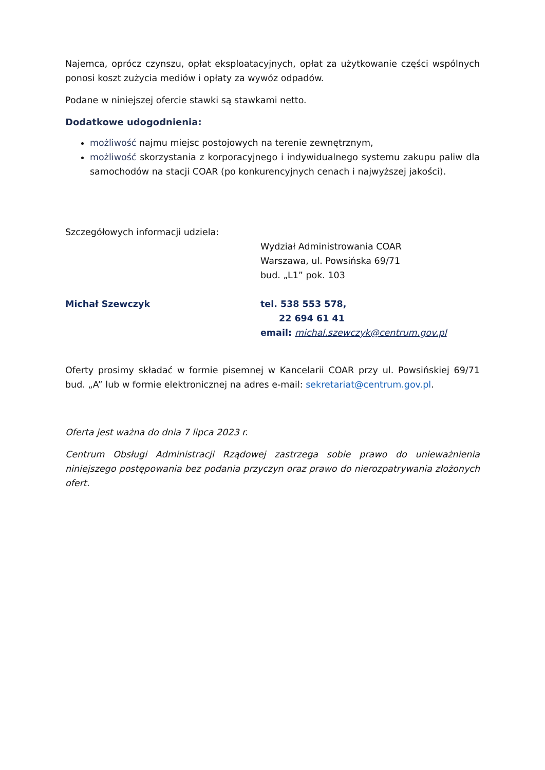Najemca, oprócz czynszu, opłat eksploatacyjnych, opłat za użytkowanie części wspólnych ponosi koszt zużycia mediów i opłaty za wywóz odpadów.
Podane w niniejszej ofercie stawki są stawkami netto.
Dodatkowe udogodnienia:
możliwość najmu miejsc postojowych na terenie zewnętrznym,
możliwość skorzystania z korporacyjnego i indywidualnego systemu zakupu paliw dla samochodów na stacji COAR (po konkurencyjnych cenach i najwyższej jakości).
Szczegółowych informacji udziela:
Wydział Administrowania COAR
Warszawa, ul. Powsińska 69/71
bud. „L1” pok. 103
Michał Szewczyk tel. 538 553 578,
22 694 61 41
email: michal.szewczyk@centrum.gov.pl
Oferty prosimy składać w formie pisemnej w Kancelarii COAR przy ul. Powsińskiej 69/71 bud. „A” lub w formie elektronicznej na adres e-mail: sekretariat@centrum.gov.pl.
Oferta jest ważna do dnia 7 lipca 2023 r.
Centrum Obsługi Administracji Rządowej zastrzega sobie prawo do unieważnienia niniejszego postępowania bez podania przyczyn oraz prawo do nierozpatrywania złożonych ofert.